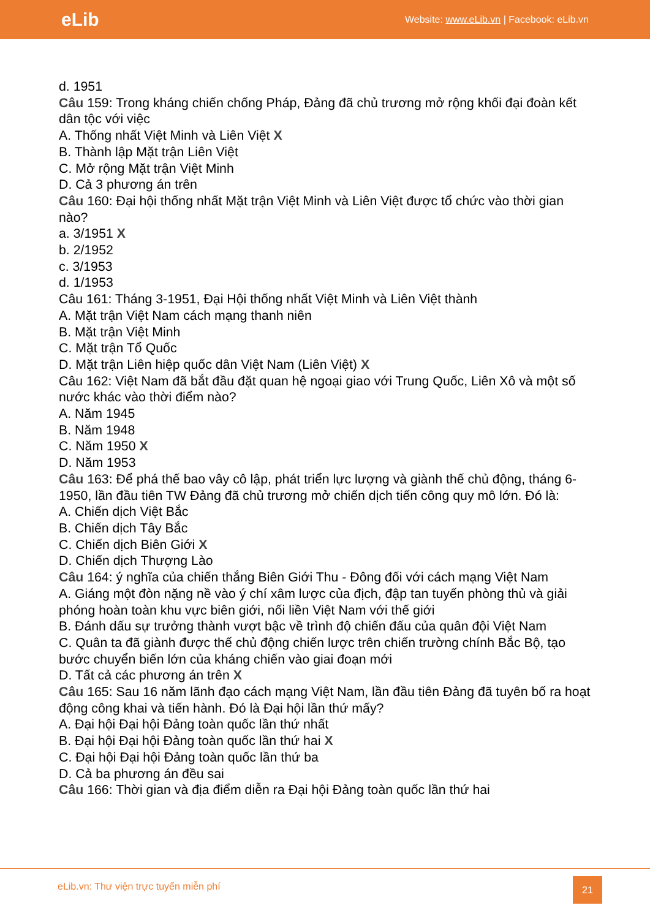eLib
Website: www.eLib.vn | Facebook: eLib.vn
d. 1951
Câu 159: Trong kháng chiến chống Pháp, Đảng đã chủ trương mở rộng khối đại đoàn kết dân tộc với việc
A. Thống nhất Việt Minh và Liên Việt X
B. Thành lập Mặt trận Liên Việt
C. Mở rộng Mặt trận Việt Minh
D. Cả 3 phương án trên
Câu 160: Đại hội thống nhất Mặt trận Việt Minh và Liên Việt được tổ chức vào thời gian nào?
a. 3/1951 X
b. 2/1952
c. 3/1953
d. 1/1953
Câu 161: Tháng 3-1951, Đại Hội thống nhất Việt Minh và Liên Việt thành
A. Mặt trận Việt Nam cách mạng thanh niên
B. Mặt trận Việt Minh
C. Mặt trận Tổ Quốc
D. Mặt trận Liên hiệp quốc dân Việt Nam (Liên Việt) X
Câu 162: Việt Nam đã bắt đầu đặt quan hệ ngoại giao với Trung Quốc, Liên Xô và một số nước khác vào thời điểm nào?
A. Năm 1945
B. Năm 1948
C. Năm 1950 X
D. Năm 1953
Câu 163: Để phá thế bao vây cô lập, phát triển lực lượng và giành thế chủ động, tháng 6-1950, lần đầu tiên TW Đảng đã chủ trương mở chiến dịch tiến công quy mô lớn. Đó là:
A. Chiến dịch Việt Bắc
B. Chiến dịch Tây Bắc
C. Chiến dịch Biên Giới X
D. Chiến dịch Thượng Lào
Câu 164: ý nghĩa của chiến thắng Biên Giới Thu - Đông đối với cách mạng Việt Nam
A. Giáng một đòn nặng nề vào ý chí xâm lược của địch, đập tan tuyến phòng thủ và giải phóng hoàn toàn khu vực biên giới, nối liền Việt Nam với thế giới
B. Đánh dấu sự trưởng thành vượt bậc về trình độ chiến đấu của quân đội Việt Nam
C. Quân ta đã giành được thế chủ động chiến lược trên chiến trường chính Bắc Bộ, tạo bước chuyển biến lớn của kháng chiến vào giai đoạn mới
D. Tất cả các phương án trên X
Câu 165: Sau 16 năm lãnh đạo cách mạng Việt Nam, lần đầu tiên Đảng đã tuyên bố ra hoạt động công khai và tiến hành. Đó là Đại hội lần thứ mấy?
A. Đại hội Đại hội Đảng toàn quốc lần thứ nhất
B. Đại hội Đại hội Đảng toàn quốc lần thứ hai X
C. Đại hội Đại hội Đảng toàn quốc lần thứ ba
D. Cả ba phương án đều sai
Câu 166: Thời gian và địa điểm diễn ra Đại hội Đảng toàn quốc lần thứ hai
eLib.vn: Thư viện trực tuyến miễn phí
21